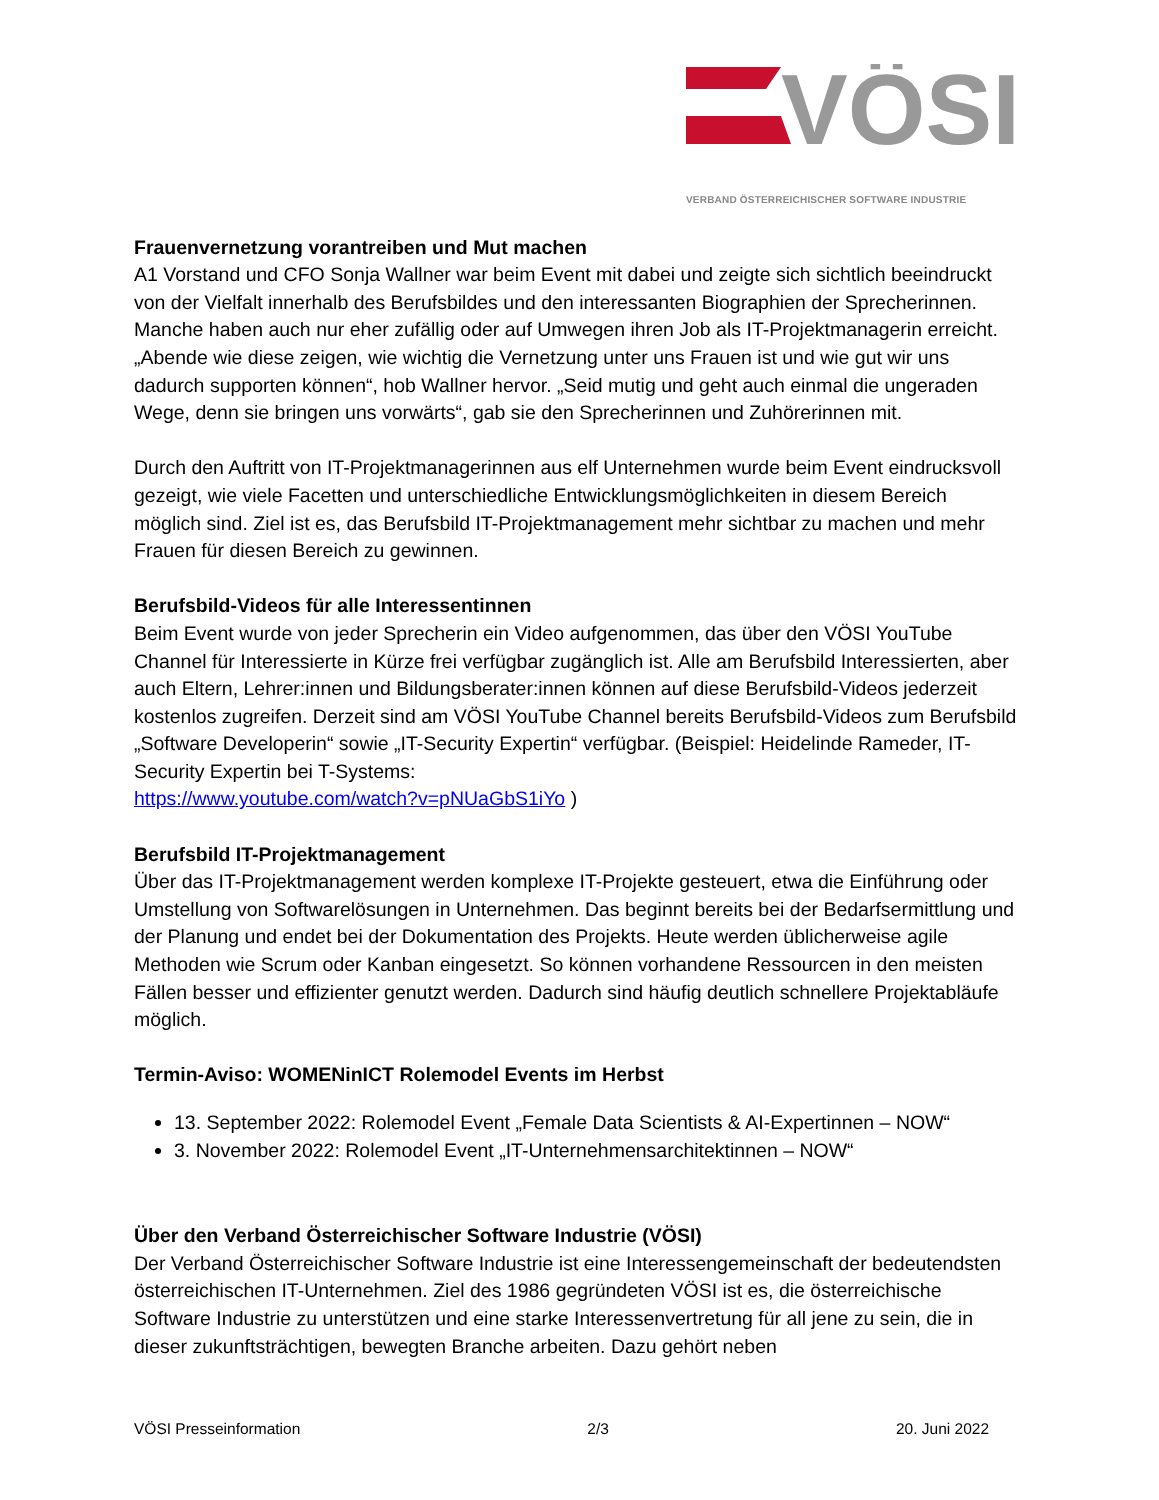VÖSI
VERBAND ÖSTERREICHISCHER SOFTWARE INDUSTRIE
Frauenvernetzung vorantreiben und Mut machen
A1 Vorstand und CFO Sonja Wallner war beim Event mit dabei und zeigte sich sichtlich beeindruckt von der Vielfalt innerhalb des Berufsbildes und den interessanten Biographien der Sprecherinnen. Manche haben auch nur eher zufällig oder auf Umwegen ihren Job als IT-Projektmanagerin erreicht. „Abende wie diese zeigen, wie wichtig die Vernetzung unter uns Frauen ist und wie gut wir uns dadurch supporten können“, hob Wallner hervor. „Seid mutig und geht auch einmal die ungeraden Wege, denn sie bringen uns vorwärts“, gab sie den Sprecherinnen und Zuhörerinnen mit.
Durch den Auftritt von IT-Projektmanagerinnen aus elf Unternehmen wurde beim Event eindrucksvoll gezeigt, wie viele Facetten und unterschiedliche Entwicklungsmöglichkeiten in diesem Bereich möglich sind. Ziel ist es, das Berufsbild IT-Projektmanagement mehr sichtbar zu machen und mehr Frauen für diesen Bereich zu gewinnen.
Berufsbild-Videos für alle Interessentinnen
Beim Event wurde von jeder Sprecherin ein Video aufgenommen, das über den VÖSI YouTube Channel für Interessierte in Kürze frei verfügbar zugänglich ist. Alle am Berufsbild Interessierten, aber auch Eltern, Lehrer:innen und Bildungsberater:innen können auf diese Berufsbild-Videos jederzeit kostenlos zugreifen. Derzeit sind am VÖSI YouTube Channel bereits Berufsbild-Videos zum Berufsbild „Software Developerin“ sowie „IT-Security Expertin“ verfügbar. (Beispiel: Heidelinde Rameder, IT-Security Expertin bei T-Systems:
https://www.youtube.com/watch?v=pNUaGbS1iYo )
Berufsbild IT-Projektmanagement
Über das IT-Projektmanagement werden komplexe IT-Projekte gesteuert, etwa die Einführung oder Umstellung von Softwarelösungen in Unternehmen. Das beginnt bereits bei der Bedarfsermittlung und der Planung und endet bei der Dokumentation des Projekts. Heute werden üblicherweise agile Methoden wie Scrum oder Kanban eingesetzt. So können vorhandene Ressourcen in den meisten Fällen besser und effizienter genutzt werden. Dadurch sind häufig deutlich schnellere Projektabläufe möglich.
Termin-Aviso: WOMENinICT Rolemodel Events im Herbst
13. September 2022: Rolemodel Event „Female Data Scientists & AI-Expertinnen – NOW“
3. November 2022: Rolemodel Event „IT-Unternehmensarchitektinnen – NOW“
Über den Verband Österreichischer Software Industrie (VÖSI)
Der Verband Österreichischer Software Industrie ist eine Interessengemeinschaft der bedeutendsten österreichischen IT-Unternehmen. Ziel des 1986 gegründeten VÖSI ist es, die österreichische Software Industrie zu unterstützen und eine starke Interessenvertretung für all jene zu sein, die in dieser zukunftsträchtigen, bewegten Branche arbeiten. Dazu gehört neben
VÖSI Presseinformation 2/3 20. Juni 2022